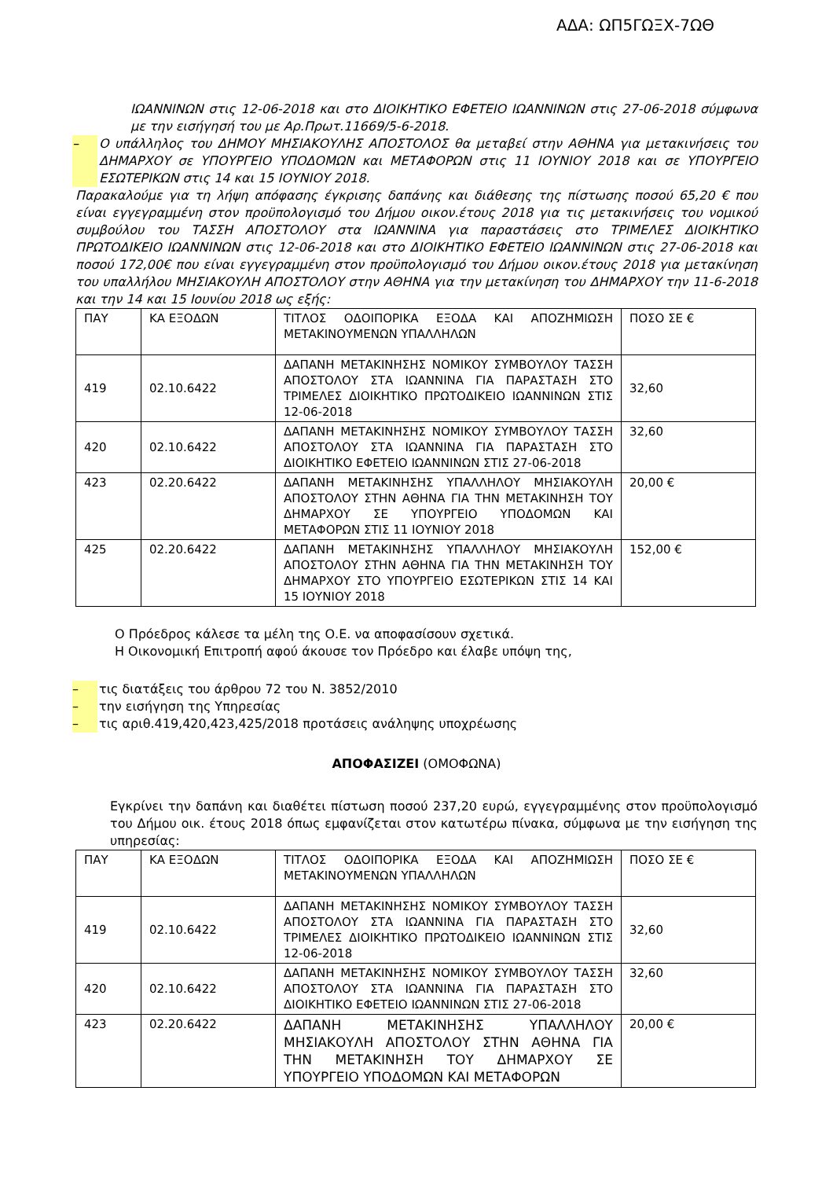ΑΔΑ: ΩΠ5ΓΩΞΧ-7ΩΘ
ΙΩΑΝΝΙΝΩΝ στις 12-06-2018 και στο ΔΙΟΙΚΗΤΙΚΟ ΕΦΕΤΕΙΟ ΙΩΑΝΝΙΝΩΝ στις 27-06-2018 σύμφωνα με την εισήγησή του με Αρ.Πρωτ.11669/5-6-2018.
– Ο υπάλληλος του ΔΗΜΟΥ ΜΗΣΙΑΚΟΥΛΗΣ ΑΠΟΣΤΟΛΟΣ θα μεταβεί στην ΑΘΗΝΑ για μετακινήσεις του ΔΗΜΑΡΧΟΥ σε ΥΠΟΥΡΓΕΙΟ ΥΠΟΔΟΜΩΝ και ΜΕΤΑΦΟΡΩΝ στις 11 ΙΟΥΝΙΟΥ 2018 και σε ΥΠΟΥΡΓΕΙΟ ΕΣΩΤΕΡΙΚΩΝ στις 14 και 15 ΙΟΥΝΙΟΥ 2018.
Παρακαλούμε για τη λήψη απόφασης έγκρισης δαπάνης και διάθεσης της πίστωσης ποσού 65,20 € που είναι εγγεγραμμένη στον προϋπολογισμό του Δήμου οικον.έτους 2018 για τις μετακινήσεις του νομικού συμβούλου του ΤΑΣΣΗ ΑΠΟΣΤΟΛΟΥ στα ΙΩΑΝΝΙΝΑ για παραστάσεις στο ΤΡΙΜΕΛΕΣ ΔΙΟΙΚΗΤΙΚΟ ΠΡΩΤΟΔΙΚΕΙΟ ΙΩΑΝΝΙΝΩΝ στις 12-06-2018 και στο ΔΙΟΙΚΗΤΙΚΟ ΕΦΕΤΕΙΟ ΙΩΑΝΝΙΝΩΝ στις 27-06-2018 και ποσού 172,00€ που είναι εγγεγραμμένη στον προϋπολογισμό του Δήμου οικον.έτους 2018 για μετακίνηση του υπαλλήλου ΜΗΣΙΑΚΟΥΛΗ ΑΠΟΣΤΟΛΟΥ στην ΑΘΗΝΑ για την μετακίνηση του ΔΗΜΑΡΧΟΥ την 11-6-2018 και την 14 και 15 Ιουνίου 2018 ως εξής:
| ΠΑΥ | ΚΑ ΕΞΟΔΩΝ | ΤΙΤΛΟΣ ΟΔΟΙΠΟΡΙΚΑ ΕΞΟΔΑ ΚΑΙ ΑΠΟΖΗΜΙΩΣΗ ΜΕΤΑΚΙΝΟΥΜΕΝΩΝ ΥΠΑΛΛΗΛΩΝ | ΠΟΣΟ ΣΕ € |
| 419 | 02.10.6422 | ΔΑΠΑΝΗ ΜΕΤΑΚΙΝΗΣΗΣ ΝΟΜΙΚΟΥ ΣΥΜΒΟΥΛΟΥ ΤΑΣΣΗ ΑΠΟΣΤΟΛΟΥ ΣΤΑ ΙΩΑΝΝΙΝΑ ΓΙΑ ΠΑΡΑΣΤΑΣΗ ΣΤΟ ΤΡΙΜΕΛΕΣ ΔΙΟΙΚΗΤΙΚΟ ΠΡΩΤΟΔΙΚΕΙΟ ΙΩΑΝΝΙΝΩΝ ΣΤΙΣ 12-06-2018 | 32,60 |
| 420 | 02.10.6422 | ΔΑΠΑΝΗ ΜΕΤΑΚΙΝΗΣΗΣ ΝΟΜΙΚΟΥ ΣΥΜΒΟΥΛΟΥ ΤΑΣΣΗ ΑΠΟΣΤΟΛΟΥ ΣΤΑ ΙΩΑΝΝΙΝΑ ΓΙΑ ΠΑΡΑΣΤΑΣΗ ΣΤΟ ΔΙΟΙΚΗΤΙΚΟ ΕΦΕΤΕΙΟ ΙΩΑΝΝΙΝΩΝ ΣΤΙΣ 27-06-2018 | 32,60 |
| 423 | 02.20.6422 | ΔΑΠΑΝΗ ΜΕΤΑΚΙΝΗΣΗΣ ΥΠΑΛΛΗΛΟΥ ΜΗΣΙΑΚΟΥΛΗ ΑΠΟΣΤΟΛΟΥ ΣΤΗΝ ΑΘΗΝΑ ΓΙΑ ΤΗΝ ΜΕΤΑΚΙΝΗΣΗ ΤΟΥ ΔΗΜΑΡΧΟΥ ΣΕ ΥΠΟΥΡΓΕΙΟ ΥΠΟΔΟΜΩΝ ΚΑΙ ΜΕΤΑΦΟΡΩΝ ΣΤΙΣ 11 ΙΟΥΝΙΟΥ 2018 | 20,00 € |
| 425 | 02.20.6422 | ΔΑΠΑΝΗ ΜΕΤΑΚΙΝΗΣΗΣ ΥΠΑΛΛΗΛΟΥ ΜΗΣΙΑΚΟΥΛΗ ΑΠΟΣΤΟΛΟΥ ΣΤΗΝ ΑΘΗΝΑ ΓΙΑ ΤΗΝ ΜΕΤΑΚΙΝΗΣΗ ΤΟΥ ΔΗΜΑΡΧΟΥ ΣΤΟ ΥΠΟΥΡΓΕΙΟ ΕΣΩΤΕΡΙΚΩΝ ΣΤΙΣ 14 ΚΑΙ 15 ΙΟΥΝΙΟΥ 2018 | 152,00 € |
Ο Πρόεδρος κάλεσε τα μέλη της Ο.Ε. να αποφασίσουν σχετικά.
Η Οικονομική Επιτροπή αφού άκουσε τον Πρόεδρο και έλαβε υπόψη της,
– τις διατάξεις του άρθρου 72 του Ν. 3852/2010
– την εισήγηση της Υπηρεσίας
– τις αριθ.419,420,423,425/2018 προτάσεις ανάληψης υποχρέωσης
ΑΠΟΦΑΣΙΖΕΙ (ΟΜΟΦΩΝΑ)
Εγκρίνει την δαπάνη και διαθέτει πίστωση ποσού 237,20 ευρώ, εγγεγραμμένης στον προϋπολογισμό του Δήμου οικ. έτους 2018 όπως εμφανίζεται στον κατωτέρω πίνακα, σύμφωνα με την εισήγηση της υπηρεσίας:
| ΠΑΥ | ΚΑ ΕΞΟΔΩΝ | ΤΙΤΛΟΣ ΟΔΟΙΠΟΡΙΚΑ ΕΞΟΔΑ ΚΑΙ ΑΠΟΖΗΜΙΩΣΗ ΜΕΤΑΚΙΝΟΥΜΕΝΩΝ ΥΠΑΛΛΗΛΩΝ | ΠΟΣΟ ΣΕ € |
| 419 | 02.10.6422 | ΔΑΠΑΝΗ ΜΕΤΑΚΙΝΗΣΗΣ ΝΟΜΙΚΟΥ ΣΥΜΒΟΥΛΟΥ ΤΑΣΣΗ ΑΠΟΣΤΟΛΟΥ ΣΤΑ ΙΩΑΝΝΙΝΑ ΓΙΑ ΠΑΡΑΣΤΑΣΗ ΣΤΟ ΤΡΙΜΕΛΕΣ ΔΙΟΙΚΗΤΙΚΟ ΠΡΩΤΟΔΙΚΕΙΟ ΙΩΑΝΝΙΝΩΝ ΣΤΙΣ 12-06-2018 | 32,60 |
| 420 | 02.10.6422 | ΔΑΠΑΝΗ ΜΕΤΑΚΙΝΗΣΗΣ ΝΟΜΙΚΟΥ ΣΥΜΒΟΥΛΟΥ ΤΑΣΣΗ ΑΠΟΣΤΟΛΟΥ ΣΤΑ ΙΩΑΝΝΙΝΑ ΓΙΑ ΠΑΡΑΣΤΑΣΗ ΣΤΟ ΔΙΟΙΚΗΤΙΚΟ ΕΦΕΤΕΙΟ ΙΩΑΝΝΙΝΩΝ ΣΤΙΣ 27-06-2018 | 32,60 |
| 423 | 02.20.6422 | ΔΑΠΑΝΗ ΜΕΤΑΚΙΝΗΣΗΣ ΥΠΑΛΛΗΛΟΥ ΜΗΣΙΑΚΟΥΛΗ ΑΠΟΣΤΟΛΟΥ ΣΤΗΝ ΑΘΗΝΑ ΓΙΑ ΤΗΝ ΜΕΤΑΚΙΝΗΣΗ ΤΟΥ ΔΗΜΑΡΧΟΥ ΣΕ ΥΠΟΥΡΓΕΙΟ ΥΠΟΔΟΜΩΝ ΚΑΙ ΜΕΤΑΦΟΡΩΝ | 20,00 € |